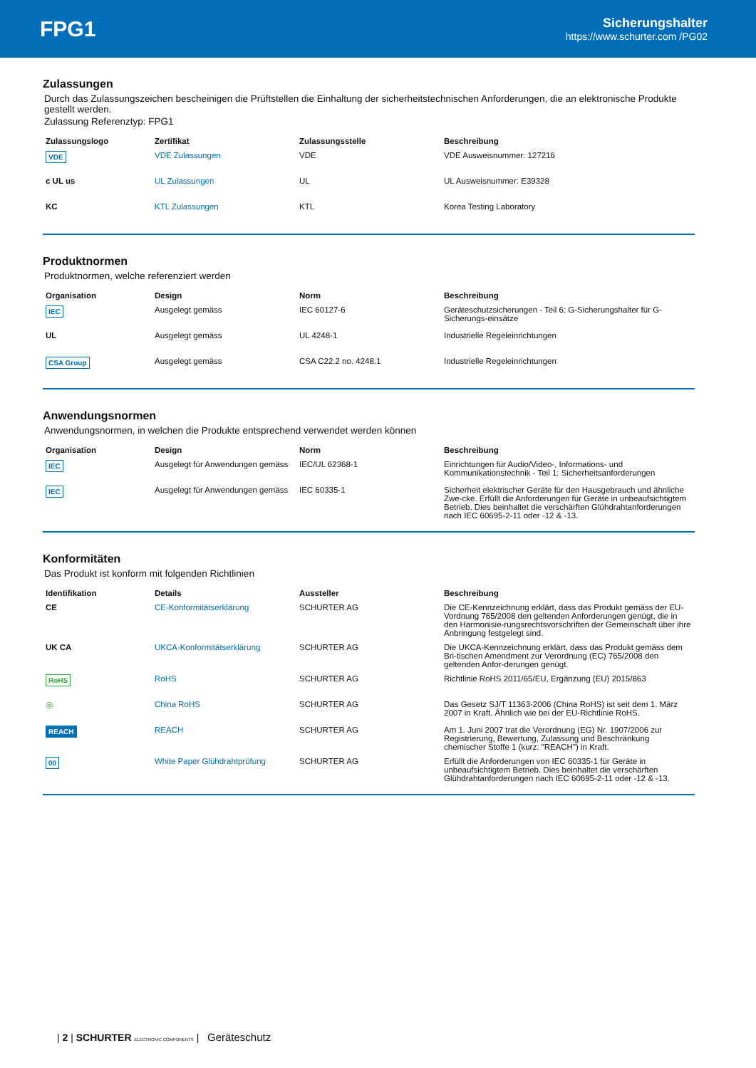FPG1
Sicherungshalter
https://www.schurter.com /PG02
Zulassungen
Durch das Zulassungszeichen bescheinigen die Prüftstellen die Einhaltung der sicherheitstechnischen Anforderungen, die an elektronische Produkte gestellt werden.
Zulassung Referenztyp: FPG1
| Zulassungslogo | Zertifikat | Zulassungsstelle | Beschreibung |
| --- | --- | --- | --- |
| VDE | VDE Zulassungen | VDE | VDE Ausweisnummer: 127216 |
| c UL us | UL Zulassungen | UL | UL Ausweisnummer: E39328 |
| KC | KTL Zulassungen | KTL | Korea Testing Laboratory |
Produktnormen
Produktnormen, welche referenziert werden
| Organisation | Design | Norm | Beschreibung |
| --- | --- | --- | --- |
| IEC | Ausgelegt gemäss | IEC 60127-6 | Geräteschutzsicherungen - Teil 6: G-Sicherungshalter für G-Sicherungs-einsätze |
| UL | Ausgelegt gemäss | UL 4248-1 | Industrielle Regeleinrichtungen |
| CSA Group | Ausgelegt gemäss | CSA C22.2 no. 4248.1 | Industrielle Regeleinrichtungen |
Anwendungsnormen
Anwendungsnormen, in welchen die Produkte entsprechend verwendet werden können
| Organisation | Design | Norm | Beschreibung |
| --- | --- | --- | --- |
| IEC | Ausgelegt für Anwendungen gemäss | IEC/UL 62368-1 | Einrichtungen für Audio/Video-, Informations- und Kommunikationstechnik - Teil 1: Sicherheitsanforderungen |
| IEC | Ausgelegt für Anwendungen gemäss | IEC 60335-1 | Sicherheit elektrischer Geräte für den Hausgebrauch und ähnliche Zwe-cke. Erfüllt die Anforderungen für Geräte in unbeaufsichtigtem Betrieb. Dies beinhaltet die verschärften Glühdrahtanforderungen nach IEC 60695-2-11 oder -12 & -13. |
Konformitäten
Das Produkt ist konform mit folgenden Richtlinien
| Identifikation | Details | Aussteller | Beschreibung |
| --- | --- | --- | --- |
| CE | CE-Konformitätserklärung | SCHURTER AG | Die CE-Kennzeichnung erklärt, dass das Produkt gemäss der EU-Vordnung 765/2008 den geltenden Anforderungen genügt, die in den Harmonisie-rungsrechtsvorschriften der Gemeinschaft über ihre Anbringung festgelegt sind. |
| UK CA | UKCA-Konformitätserklärung | SCHURTER AG | Die UKCA-Kennzeichnung erklärt, dass das Produkt gemäss dem Bri-tischen Amendment zur Verordnung (EC) 765/2008 den geltenden Anfor-derungen genügt. |
| RoHS | RoHS | SCHURTER AG | Richtlinie RoHS 2011/65/EU, Ergänzung (EU) 2015/863 |
| ◎ | China RoHS | SCHURTER AG | Das Gesetz SJ/T 11363-2006 (China RoHS) ist seit dem 1. März 2007 in Kraft. Ähnlich wie bei der EU-Richtlinie RoHS. |
| REACH | REACH | SCHURTER AG | Am 1. Juni 2007 trat die Verordnung (EG) Nr. 1907/2006 zur Registrierung, Bewertung, Zulassung und Beschränkung chemischer Stoffe 1 (kurz: "REACH") in Kraft. |
| 00 | White Paper Glühdrahtprüfung | SCHURTER AG | Erfüllt die Anforderungen von IEC 60335-1 für Geräte in unbeaufsichtigtem Betrieb. Dies beinhaltet die verschärften Glühdrahtanforderungen nach IEC 60695-2-11 oder -12 & -13. |
| 2 | SCHURTER ELECTRONIC COMPONENTS | Geräteschutz